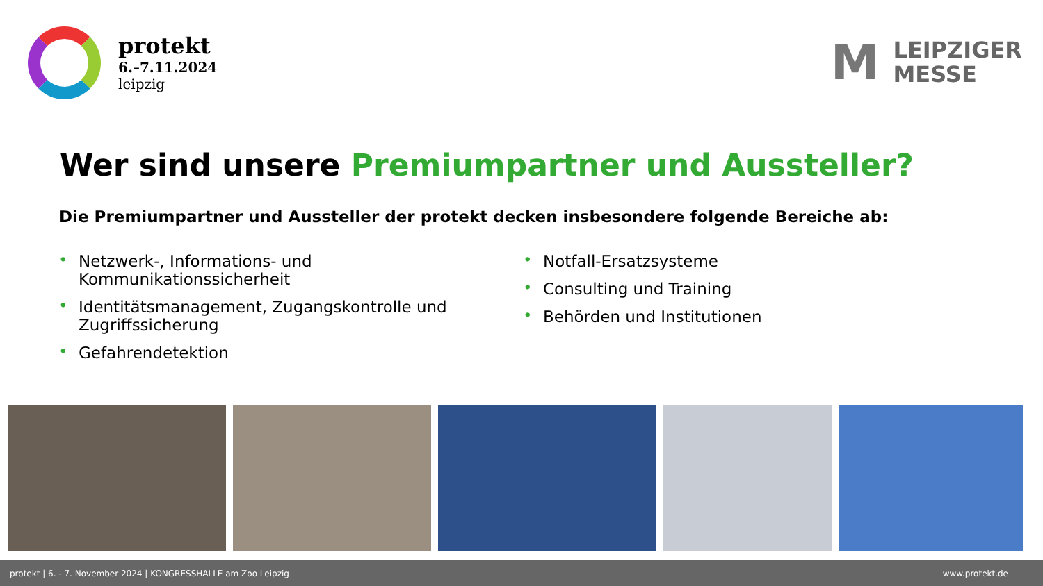protekt
6.–7.11.2024
leipzig
M
LEIPZIGER
MESSE
Wer sind unsere Premiumpartner und Aussteller?
Die Premiumpartner und Aussteller der protekt decken insbesondere folgende Bereiche ab:
• Netzwerk-, Informations- und
Kommunikationssicherheit
• Identitätsmanagement, Zugangskontrolle und
Zugriffssicherung
• Gefahrendetektion
• Notfall-Ersatzsysteme
• Consulting und Training
• Behörden und Institutionen
protekt | 6. - 7. November 2024 | KONGRESSHALLE am Zoo Leipzig www.protekt.de